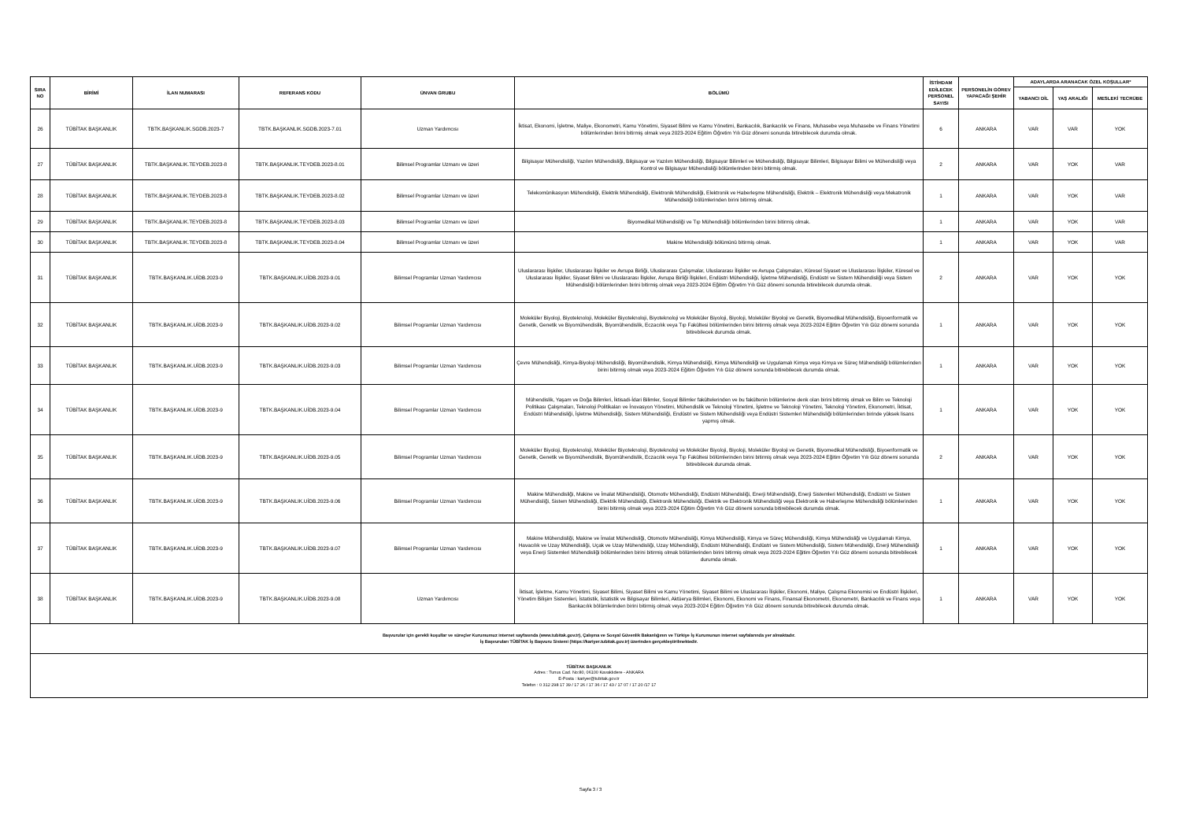| SIRA NO | BİRİMİ | İLAN NUMARASI | REFERANS KODU | ÜNVAN GRUBU | BÖLÜMÜ | İSTİHDAM EDİLECEK PERSONEL SAYISI | PERSONELİN GÖREV YAPACAĞI ŞEHİR | ADAYLARDA ARANACAK ÖZEL KOŞULLAR* | | |
| --- | --- | --- | --- | --- | --- | --- | --- | --- | --- | --- |
| | | | | | | | | YABANCI DİL | YAŞ ARALIĞI | MESLEKİ TECRÜBE |
| 26 | TÜBİTAK BAŞKANLIK | TBTK.BAŞKANLIK.SGDB.2023-7 | TBTK.BAŞKANLIK.SGDB.2023-7.01 | Uzman Yardımcısı | İktisat, Ekonomi, İşletme, Maliye, Ekonometri, Kamu Yönetimi, Siyaset Bilimi ve Kamu Yönetimi, Bankacılık, Bankacılık ve Finans, Muhasebe veya Muhasebe ve Finans Yönetimi bölümlerinden birini bitirmiş olmak veya 2023-2024 Eğitim Öğretim Yılı Güz dönemi sonunda bitirebilecek durumda olmak. | 6 | ANKARA | VAR | VAR | YOK |
| 27 | TÜBİTAK BAŞKANLIK | TBTK.BAŞKANLIK.TEYDEB.2023-8 | TBTK.BAŞKANLIK.TEYDEB.2023-8.01 | Bilimsel Programlar Uzmanı ve üzeri | Bilgisayar Mühendisliği, Yazılım Mühendisliği, Bilgisayar ve Yazılım Mühendisliği, Bilgisayar Bilimleri ve Mühendisliği, Bilgisayar Bilimleri, Bilgisayar Bilimi ve Mühendisliği veya Kontrol ve Bilgisayar Mühendisliği bölümlerinden birini bitirmiş olmak. | 2 | ANKARA | VAR | YOK | VAR |
| 28 | TÜBİTAK BAŞKANLIK | TBTK.BAŞKANLIK.TEYDEB.2023-8 | TBTK.BAŞKANLIK.TEYDEB.2023-8.02 | Bilimsel Programlar Uzmanı ve üzeri | Telekomünikasyon Mühendisliği, Elektrik Mühendisliği, Elektronik Mühendisliği, Elektronik ve Haberleşme Mühendisliği, Elektrik – Elektronik Mühendisliği veya Mekatronik Mühendisliği bölümlerinden birini bitirmiş olmak. | 1 | ANKARA | VAR | YOK | VAR |
| 29 | TÜBİTAK BAŞKANLIK | TBTK.BAŞKANLIK.TEYDEB.2023-8 | TBTK.BAŞKANLIK.TEYDEB.2023-8.03 | Bilimsel Programlar Uzmanı ve üzeri | Biyomedikal Mühendisliği ve Tıp Mühendisliği bölümlerinden birini bitirmiş olmak. | 1 | ANKARA | VAR | YOK | VAR |
| 30 | TÜBİTAK BAŞKANLIK | TBTK.BAŞKANLIK.TEYDEB.2023-8 | TBTK.BAŞKANLIK.TEYDEB.2023-8.04 | Bilimsel Programlar Uzmanı ve üzeri | Makine Mühendisliği bölümünü bitirmiş olmak. | 1 | ANKARA | VAR | YOK | VAR |
| 31 | TÜBİTAK BAŞKANLIK | TBTK.BAŞKANLIK.UİDB.2023-9 | TBTK.BAŞKANLIK.UİDB.2023-9.01 | Bilimsel Programlar Uzman Yardımcısı | Uluslararası İlişkiler, Uluslararası İlişkiler ve Avrupa Birliği, Uluslararası Çalışmalar, Uluslararası İlişkiler ve Avrupa Çalışmaları, Küresel Siyaset ve Uluslararası İlişkiler, Küresel ve Uluslararası İlişkiler, Siyaset Bilimi ve Uluslararası İlişkiler, Avrupa Birliği İlişkileri, Endüstri Mühendisliği, İşletme Mühendisliği, Endüstri ve Sistem Mühendisliği veya Sistem Mühendisliği bölümlerinden birini bitirmiş olmak veya 2023-2024 Eğitim Öğretim Yılı Güz dönemi sonunda bitirebilecek durumda olmak. | 2 | ANKARA | VAR | YOK | YOK |
| 32 | TÜBİTAK BAŞKANLIK | TBTK.BAŞKANLIK.UİDB.2023-9 | TBTK.BAŞKANLIK.UİDB.2023-9.02 | Bilimsel Programlar Uzman Yardımcısı | Moleküler Biyoloji, Biyoteknoloji, Moleküler Biyoteknoloji, Biyoteknoloji ve Moleküler Biyoloji, Biyoloji, Moleküler Biyoloji ve Genetik, Biyomedikal Mühendisliği, Biyoenformatik ve Genetik, Genetik ve Biyomühendislik, Biyomühendislik, Eczacılık veya Tıp Fakültesi bölümlerinden birini bitirmiş olmak veya 2023-2024 Eğitim Öğretim Yılı Güz dönemi sonunda bitirebilecek durumda olmak. | 1 | ANKARA | VAR | YOK | YOK |
| 33 | TÜBİTAK BAŞKANLIK | TBTK.BAŞKANLIK.UİDB.2023-9 | TBTK.BAŞKANLIK.UİDB.2023-9.03 | Bilimsel Programlar Uzman Yardımcısı | Çevre Mühendisliği, Kimya-Biyoloji Mühendisliği, Biyomühendislik, Kimya Mühendisliği, Kimya Mühendisliği ve Uygulamalı Kimya veya Kimya ve Süreç Mühendisliği bölümlerinden birini bitirmiş olmak veya 2023-2024 Eğitim Öğretim Yılı Güz dönemi sonunda bitirebilecek durumda olmak. | 1 | ANKARA | VAR | YOK | YOK |
| 34 | TÜBİTAK BAŞKANLIK | TBTK.BAŞKANLIK.UİDB.2023-9 | TBTK.BAŞKANLIK.UİDB.2023-9.04 | Bilimsel Programlar Uzman Yardımcısı | Mühendislik, Yaşam ve Doğa Bilimleri, İktisadi-İdari Bilimler, Sosyal Bilimler fakültelerinden ve bu fakültenin bölümlerine denk olan birini bitirmiş olmak ve Bilim ve Teknoloji Politikası Çalışmaları, Teknoloji Politikaları ve İnovasyon Yönetimi, Mühendislik ve Teknoloji Yönetimi, İşletme ve Teknoloji Yönetimi, Teknoloji Yönetimi, Ekonometri, İktisat, Endüstri Mühendisliği, İşletme Mühendisliği, Sistem Mühendisliği, Endüstri ve Sistem Mühendisliği veya Endüstri Sistemleri Mühendisliği bölümlerinden birinde yüksek lisans yapmış olmak. | 1 | ANKARA | VAR | YOK | YOK |
| 35 | TÜBİTAK BAŞKANLIK | TBTK.BAŞKANLIK.UİDB.2023-9 | TBTK.BAŞKANLIK.UİDB.2023-9.05 | Bilimsel Programlar Uzman Yardımcısı | Moleküler Biyoloji, Biyoteknoloji, Moleküler Biyoteknoloji, Biyoteknoloji ve Moleküler Biyoloji, Biyoloji, Moleküler Biyoloji ve Genetik, Biyomedikal Mühendisliği, Biyoenformatik ve Genetik, Genetik ve Biyomühendislik, Biyomühendislik, Eczacılık veya Tıp Fakültesi bölümlerinden birini bitirmiş olmak veya 2023-2024 Eğitim Öğretim Yılı Güz dönemi sonunda bitirebilecek durumda olmak. | 2 | ANKARA | VAR | YOK | YOK |
| 36 | TÜBİTAK BAŞKANLIK | TBTK.BAŞKANLIK.UİDB.2023-9 | TBTK.BAŞKANLIK.UİDB.2023-9.06 | Bilimsel Programlar Uzman Yardımcısı | Makine Mühendisliği, Makine ve İmalat Mühendisliği, Otomotiv Mühendisliği, Endüstri Mühendisliği, Enerji Mühendisliği, Enerji Sistemleri Mühendisliği, Endüstri ve Sistem Mühendisliği, Sistem Mühendisliği, Elektrik Mühendisliği, Elektronik Mühendisliği, Elektrik ve Elektronik Mühendisliği veya Elektronik ve Haberleşme Mühendisliği bölümlerinden birini bitirmiş olmak veya 2023-2024 Eğitim Öğretim Yılı Güz dönemi sonunda bitirebilecek durumda olmak. | 1 | ANKARA | VAR | YOK | YOK |
| 37 | TÜBİTAK BAŞKANLIK | TBTK.BAŞKANLIK.UİDB.2023-9 | TBTK.BAŞKANLIK.UİDB.2023-9.07 | Bilimsel Programlar Uzman Yardımcısı | Makine Mühendisliği, Makine ve İmalat Mühendisliği, Otomotiv Mühendisliği, Kimya Mühendisliği, Kimya ve Süreç Mühendisliği, Kimya Mühendisliği ve Uygulamalı Kimya, Havacılık ve Uzay Mühendisliği, Uçak ve Uzay Mühendisliği, Uzay Mühendisliği, Endüstri Mühendisliği, Endüstri ve Sistem Mühendisliği, Sistem Mühendisliği, Enerji Mühendisliği veya Enerji Sistemleri Mühendisliği bölümlerinden birini bitirmiş olmak bölümlerinden birini bitirmiş olmak veya 2023-2024 Eğitim Öğretim Yılı Güz dönemi sonunda bitirebilecek durumda olmak. | 1 | ANKARA | VAR | YOK | YOK |
| 38 | TÜBİTAK BAŞKANLIK | TBTK.BAŞKANLIK.UİDB.2023-9 | TBTK.BAŞKANLIK.UİDB.2023-9.08 | Uzman Yardımcısı | İktisat, İşletme, Kamu Yönetimi, Siyaset Bilimi, Siyaset Bilimi ve Kamu Yönetimi, Siyaset Bilimi ve Uluslararası İlişkiler, Ekonomi, Maliye, Çalışma Ekonomisi ve Endüstri İlişkileri, Yönetim Bilişim Sistemleri, İstatistik, İstatistik ve Bilgisayar Bilimleri, Aktüerya Bilimleri, Ekonomi, Ekonomi ve Finans, Finansal Ekonometri, Ekonometri, Bankacılık ve Finans veya Bankacılık bölümlerinden birini bitirmiş olmak veya 2023-2024 Eğitim Öğretim Yılı Güz dönemi sonunda bitirebilecek durumda olmak. | 1 | ANKARA | VAR | YOK | YOK |
| Başvurular için gerekli koşullar ve süreçler Kurumumuz internet sayfasında (www.tubitak.gov.tr), Çalışma ve Sosyal Güvenlik Bakanlığının ve Türkiye İş Kurumunun internet sayfalarında yer almaktadır. İş Başvuruları TÜBİTAK İş Başvuru Sistemi (https://kariyer.tubitak.gov.tr) üzerinden gerçekleştirilmektedir. | | | | | | | | | | |
| TÜBİTAK BAŞKANLIK Adres : Tunus Cad. No:80, 06100 Kavaklıdere - ANKARA E-Posta : kariyer@tubitak.gov.tr Telefon : 0 312 298 17 39 / 17 26 / 17 36 / 17 43 / 17 07 / 17 20 /17 17 | | | | | | | | | | |
Sayfa 3 / 3